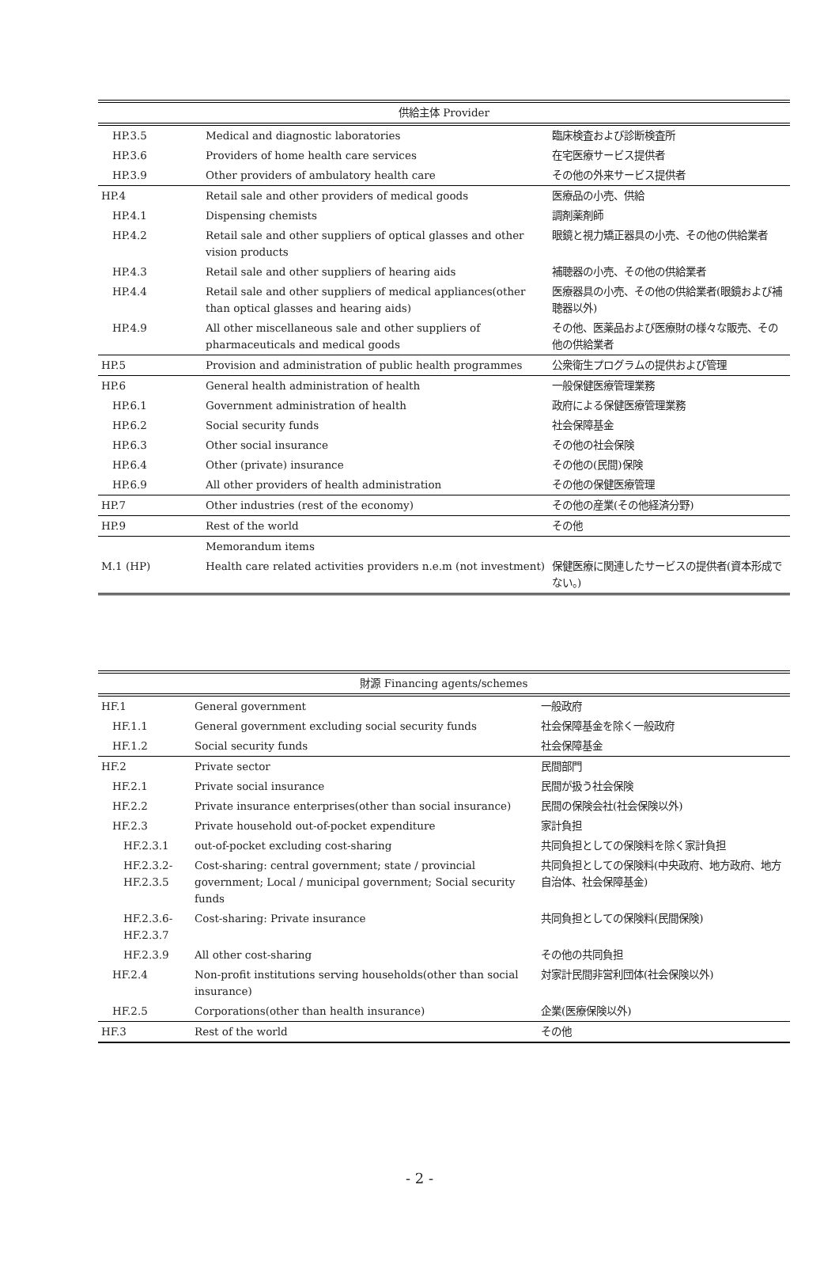| 供給主体 Provider | | |
| --- | --- | --- |
| HP.3.5 | Medical and diagnostic laboratories | 臨床検査および診断検査所 |
| HP.3.6 | Providers of home health care services | 在宅医療サービス提供者 |
| HP.3.9 | Other providers of ambulatory health care | その他の外来サービス提供者 |
| HP.4 | Retail sale and other providers of medical goods | 医療品の小売、供給 |
| HP.4.1 | Dispensing chemists | 調剤薬剤師 |
| HP.4.2 | Retail sale and other suppliers of optical glasses and other vision products | 眼鏡と視力矯正器具の小売、その他の供給業者 |
| HP.4.3 | Retail sale and other suppliers of hearing aids | 補聴器の小売、その他の供給業者 |
| HP.4.4 | Retail sale and other suppliers of medical appliances(other than optical glasses and hearing aids) | 医療器具の小売、その他の供給業者(眼鏡および補聴器以外) |
| HP.4.9 | All other miscellaneous sale and other suppliers of pharmaceuticals and medical goods | その他、医薬品および医療財の様々な販売、その他の供給業者 |
| HP.5 | Provision and administration of public health programmes | 公衆衛生プログラムの提供および管理 |
| HP.6 | General health administration of health | 一般保健医療管理業務 |
| HP.6.1 | Government administration of health | 政府による保健医療管理業務 |
| HP.6.2 | Social security funds | 社会保障基金 |
| HP.6.3 | Other social insurance | その他の社会保険 |
| HP.6.4 | Other (private) insurance | その他の(民間)保険 |
| HP.6.9 | All other providers of health administration | その他の保健医療管理 |
| HP.7 | Other industries (rest of the economy) | その他の産業(その他経済分野) |
| HP.9 | Rest of the world | その他 |
| | Memorandum items | |
| M.1 (HP) | Health care related activities providers n.e.m (not investment) | 保健医療に関連したサービスの提供者(資本形成でない。) |
| 財源 Financing agents/schemes | | |
| --- | --- | --- |
| HF.1 | General government | 一般政府 |
| HF.1.1 | General government excluding social security funds | 社会保障基金を除く一般政府 |
| HF.1.2 | Social security funds | 社会保障基金 |
| HF.2 | Private sector | 民間部門 |
| HF.2.1 | Private social insurance | 民間が扱う社会保険 |
| HF.2.2 | Private insurance enterprises(other than social insurance) | 民間の保険会社(社会保険以外) |
| HF.2.3 | Private household out-of-pocket expenditure | 家計負担 |
| HF.2.3.1 | out-of-pocket excluding cost-sharing | 共同負担としての保険料を除く家計負担 |
| HF.2.3.2- HF.2.3.5 | Cost-sharing: central government; state / provincial government; Local / municipal government; Social security funds | 共同負担としての保険料(中央政府、地方政府、地方自治体、社会保障基金) |
| HF.2.3.6- HF.2.3.7 | Cost-sharing: Private insurance | 共同負担としての保険料(民間保険) |
| HF.2.3.9 | All other cost-sharing | その他の共同負担 |
| HF.2.4 | Non-profit institutions serving households(other than social insurance) | 対家計民間非営利団体(社会保険以外) |
| HF.2.5 | Corporations(other than health insurance) | 企業(医療保険以外) |
| HF.3 | Rest of the world | その他 |
- 2 -